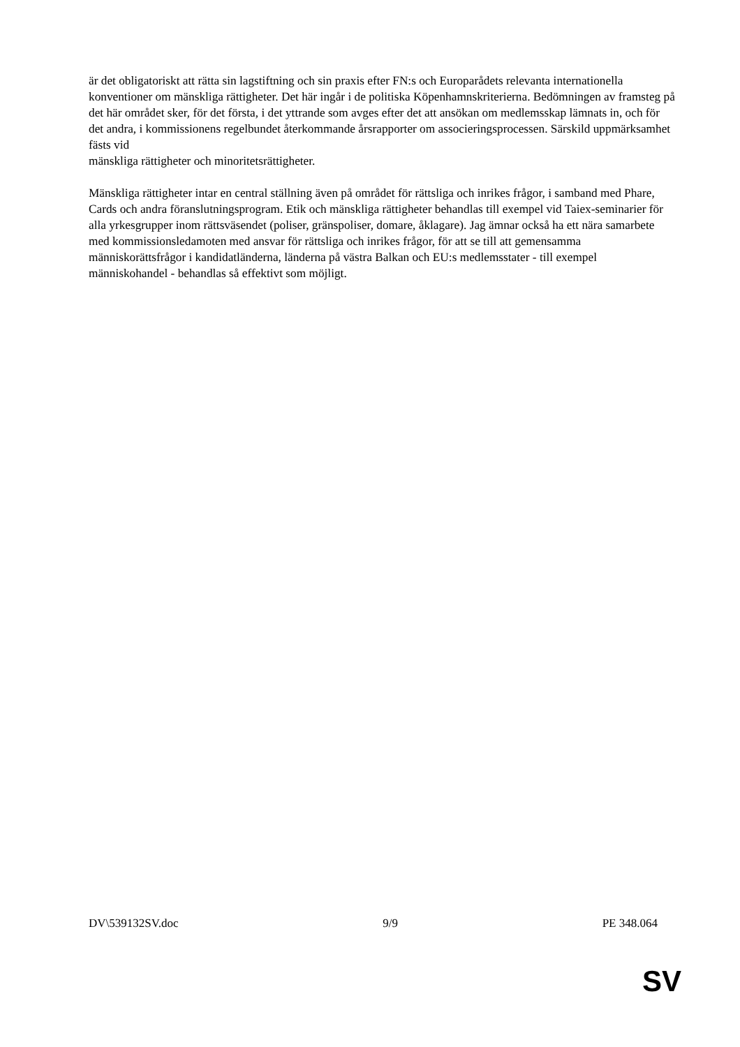är det obligatoriskt att rätta sin lagstiftning och sin praxis efter FN:s och Europarådets relevanta internationella konventioner om mänskliga rättigheter. Det här ingår i de politiska Köpenhamnskriterierna. Bedömningen av framsteg på det här området sker, för det första, i det yttrande som avges efter det att ansökan om medlemsskap lämnats in, och för det andra, i kommissionens regelbundet återkommande årsrapporter om associeringsprocessen. Särskild uppmärksamhet fästs vid
mänskliga rättigheter och minoritetsrättigheter.
Mänskliga rättigheter intar en central ställning även på området för rättsliga och inrikes frågor, i samband med Phare, Cards och andra föranslutningsprogram. Etik och mänskliga rättigheter behandlas till exempel vid Taiex-seminarier för alla yrkesgrupper inom rättsväsendet (poliser, gränspoliser, domare, åklagare). Jag ämnar också ha ett nära samarbete med kommissionsledamoten med ansvar för rättsliga och inrikes frågor, för att se till att gemensamma människorättsfrågor i kandidatländerna, länderna på västra Balkan och EU:s medlemsstater - till exempel människohandel - behandlas så effektivt som möjligt.
DV\539132SV.doc 9/9 PE 348.064
SV